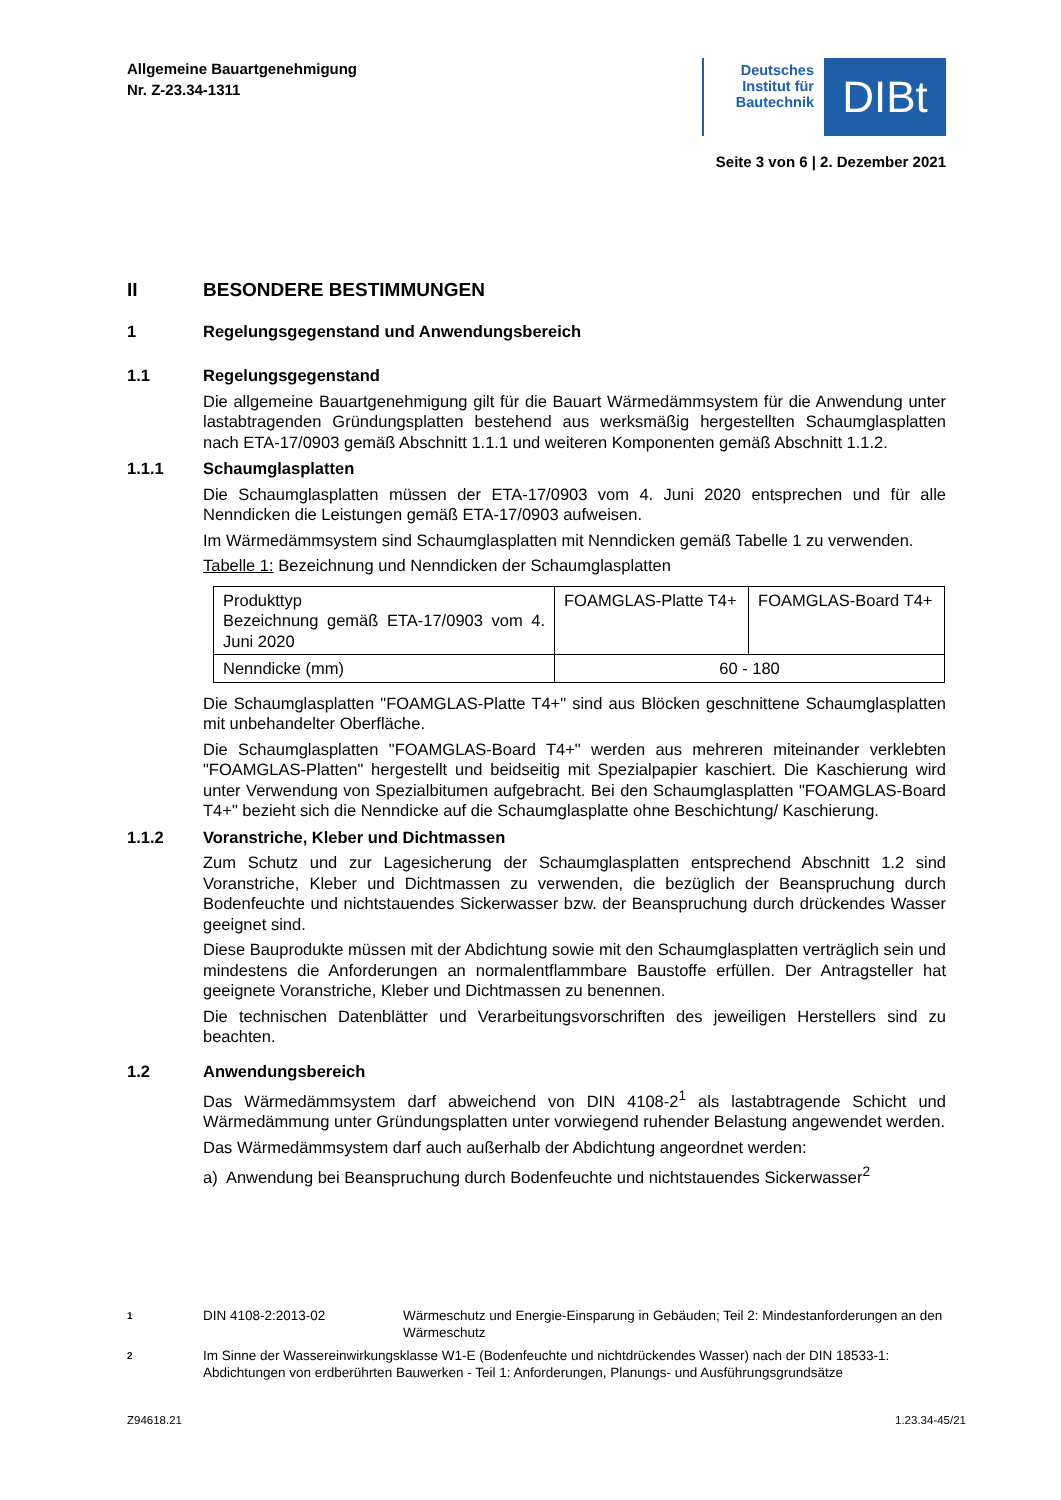Allgemeine Bauartgenehmigung
Nr. Z-23.34-1311
Deutsches Institut für Bautechnik
DIBt
Seite 3 von 6 | 2. Dezember 2021
II BESONDERE BESTIMMUNGEN
1 Regelungsgegenstand und Anwendungsbereich
1.1 Regelungsgegenstand
Die allgemeine Bauartgenehmigung gilt für die Bauart Wärmedämmsystem für die Anwendung unter lastabtragenden Gründungsplatten bestehend aus werksmäßig hergestellten Schaumglasplatten nach ETA-17/0903 gemäß Abschnitt 1.1.1 und weiteren Komponenten gemäß Abschnitt 1.1.2.
1.1.1 Schaumglasplatten
Die Schaumglasplatten müssen der ETA-17/0903 vom 4. Juni 2020 entsprechen und für alle Nenndicken die Leistungen gemäß ETA-17/0903 aufweisen.
Im Wärmedämmsystem sind Schaumglasplatten mit Nenndicken gemäß Tabelle 1 zu verwenden.
Tabelle 1: Bezeichnung und Nenndicken der Schaumglasplatten
| Produkttyp Bezeichnung gemäß ETA-17/0903 vom 4. Juni 2020 | FOAMGLAS-Platte T4+ | FOAMGLAS-Board T4+ |
| Nenndicke (mm) | 60 - 180 | |
Die Schaumglasplatten "FOAMGLAS-Platte T4+" sind aus Blöcken geschnittene Schaumglasplatten mit unbehandelter Oberfläche.
Die Schaumglasplatten "FOAMGLAS-Board T4+" werden aus mehreren miteinander verklebten "FOAMGLAS-Platten" hergestellt und beidseitig mit Spezialpapier kaschiert. Die Kaschierung wird unter Verwendung von Spezialbitumen aufgebracht. Bei den Schaumglasplatten "FOAMGLAS-Board T4+" bezieht sich die Nenndicke auf die Schaumglasplatte ohne Beschichtung/ Kaschierung.
1.1.2 Voranstriche, Kleber und Dichtmassen
Zum Schutz und zur Lagesicherung der Schaumglasplatten entsprechend Abschnitt 1.2 sind Voranstriche, Kleber und Dichtmassen zu verwenden, die bezüglich der Beanspruchung durch Bodenfeuchte und nichtstauendes Sickerwasser bzw. der Beanspruchung durch drückendes Wasser geeignet sind.
Diese Bauprodukte müssen mit der Abdichtung sowie mit den Schaumglasplatten verträglich sein und mindestens die Anforderungen an normalentflammbare Baustoffe erfüllen. Der Antragsteller hat geeignete Voranstriche, Kleber und Dichtmassen zu benennen.
Die technischen Datenblätter und Verarbeitungsvorschriften des jeweiligen Herstellers sind zu beachten.
1.2 Anwendungsbereich
Das Wärmedämmsystem darf abweichend von DIN 4108-2<sup>1</sup> als lastabtragende Schicht und Wärmedämmung unter Gründungsplatten unter vorwiegend ruhender Belastung angewendet werden.
Das Wärmedämmsystem darf auch außerhalb der Abdichtung angeordnet werden:
a) Anwendung bei Beanspruchung durch Bodenfeuchte und nichtstauendes Sickerwasser<sup>2</sup>
1 DIN 4108-2:2013-02 Wärmeschutz und Energie-Einsparung in Gebäuden; Teil 2: Mindestanforderungen an den Wärmeschutz
2 Im Sinne der Wassereinwirkungsklasse W1-E (Bodenfeuchte und nichtdrückendes Wasser) nach der DIN 18533-1: Abdichtungen von erdberührten Bauwerken - Teil 1: Anforderungen, Planungs- und Ausführungsgrundsätze
Z94618.21 1.23.34-45/21